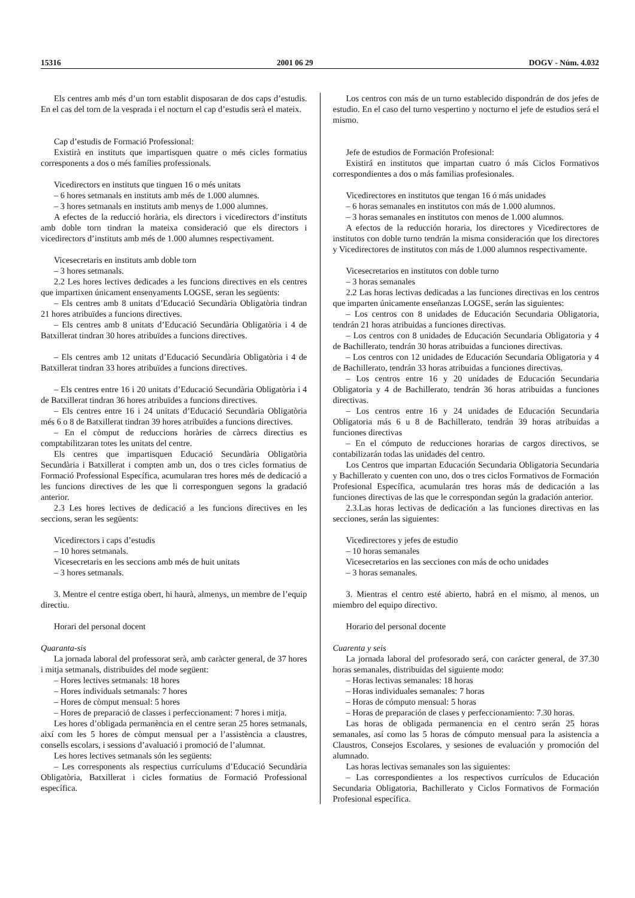15316 2001 06 29 DOGV - Núm. 4.032
Els centres amb més d’un torn establit disposaran de dos caps d’estudis. En el cas del torn de la vesprada i el nocturn el cap d’estudis serà el mateix.
Cap d’estudis de Formació Professional:
Existirà en instituts que impartisquen quatre o més cicles formatius corresponents a dos o més famílies professionals.
Vicedirectors en instituts que tinguen 16 o més unitats
– 6 hores setmanals en instituts amb més de 1.000 alumnes.
– 3 hores setmanals en instituts amb menys de 1.000 alumnes.
A efectes de la reducció horària, els directors i vicedirectors d’instituts amb doble torn tindran la mateixa consideració que els directors i vicedirectors d’instituts amb més de 1.000 alumnes respectivament.
Vicesecretaris en instituts amb doble torn
– 3 hores setmanals.
2.2 Les hores lectives dedicades a les funcions directives en els centres que impartixen únicament ensenyaments LOGSE, seran les següents:
– Els centres amb 8 unitats d’Educació Secundària Obligatòria tindran 21 hores atribuïdes a funcions directives.
– Els centres amb 8 unitats d’Educació Secundària Obligatòria i 4 de Batxillerat tindran 30 hores atribuïdes a funcions directives.
– Els centres amb 12 unitats d’Educació Secundària Obligatòria i 4 de Batxillerat tindran 33 hores atribuïdes a funcions directives.
– Els centres entre 16 i 20 unitats d’Educació Secundària Obligatòria i 4 de Batxillerat tindran 36 hores atribuïdes a funcions directives.
– Els centres entre 16 i 24 unitats d’Educació Secundària Obligatòria més 6 o 8 de Batxillerat tindran 39 hores atribuïdes a funcions directives.
– En el còmput de reduccions horàries de càrrecs directius es comptabilitzaran totes les unitats del centre.
Els centres que impartisquen Educació Secundària Obligatòria Secundària i Batxillerat i compten amb un, dos o tres cicles formatius de Formació Professional Específica, acumularan tres hores més de dedicació a les funcions directives de les que li corresponguen segons la gradació anterior.
2.3 Les hores lectives de dedicació a les funcions directives en les seccions, seran les següents:
Vicedirectors i caps d’estudis
– 10 hores setmanals.
Vicesecretaris en les seccions amb més de huit unitats
– 3 hores setmanals.
3. Mentre el centre estiga obert, hi haurà, almenys, un membre de l’equip directiu.
Horari del personal docent
Quaranta-sis
La jornada laboral del professorat serà, amb caràcter general, de 37 hores i mitja setmanals, distribuïdes del mode següent:
– Hores lectives setmanals: 18 hores
– Hores individuals setmanals: 7 hores
– Hores de còmput mensual: 5 hores
– Hores de preparació de classes i perfeccionament: 7 hores i mitja.
Les hores d’obligada permanència en el centre seran 25 hores setmanals, així com les 5 hores de còmput mensual per a l’assistència a claustres, consells escolars, i sessions d’avaluació i promoció de l’alumnat.
Les hores lectives setmanals són les següents:
– Les corresponents als respectius currículums d’Educació Secundària Obligatòria, Batxillerat i cicles formatius de Formació Professional específica.
Los centros con más de un turno establecido dispondrán de dos jefes de estudio. En el caso del turno vespertino y nocturno el jefe de estudios será el mismo.
Jefe de estudios de Formación Profesional:
Existirá en institutos que impartan cuatro ó más Ciclos Formativos correspondientes a dos o más familias profesionales.
Vicedirectores en institutos que tengan 16 ó más unidades
– 6 horas semanales en institutos con más de 1.000 alumnos.
– 3 horas semanales en institutos con menos de 1.000 alumnos.
A efectos de la reducción horaria, los directores y Vicedirectores de institutos con doble turno tendrán la misma consideración que los directores y Vicedirectores de institutos con más de 1.000 alumnos respectivamente.
Vicesecretarios en institutos con doble turno
– 3 horas semanales
2.2 Las horas lectivas dedicadas a las funciones directivas en los centros que imparten únicamente enseñanzas LOGSE, serán las siguientes:
– Los centros con 8 unidades de Educación Secundaria Obligatoria, tendrán 21 horas atribuidas a funciones directivas.
– Los centros con 8 unidades de Educación Secundaria Obligatoria y 4 de Bachillerato, tendrán 30 horas atribuidas a funciones directivas.
– Los centros con 12 unidades de Educación Secundaria Obligatoria y 4 de Bachillerato, tendrán 33 horas atribuidas a funciones directivas.
– Los centros entre 16 y 20 unidades de Educación Secundaria Obligatoria y 4 de Bachillerato, tendrán 36 horas atribuidas a funciones directivas.
– Los centros entre 16 y 24 unidades de Educación Secundaria Obligatoria más 6 u 8 de Bachillerato, tendrán 39 horas atribuidas a funciones directivas
– En el cómputo de reducciones horarias de cargos directivos, se contabilizarán todas las unidades del centro.
Los Centros que impartan Educación Secundaria Obligatoria Secundaria y Bachillerato y cuenten con uno, dos o tres ciclos Formativos de Formación Profesional Específica, acumularán tres horas más de dedicación a las funciones directivas de las que le correspondan según la gradación anterior.
2.3.Las horas lectivas de dedicación a las funciones directivas en las secciones, serán las siguientes:
Vicedirectores y jefes de estudio
– 10 horas semanales
Vicesecretarios en las secciones con más de ocho unidades
– 3 horas semanales.
3. Mientras el centro esté abierto, habrá en el mismo, al menos, un miembro del equipo directivo.
Horario del personal docente
Cuarenta y seis
La jornada laboral del profesorado será, con carácter general, de 37.30 horas semanales, distribuidas del siguiente modo:
– Horas lectivas semanales: 18 horas
– Horas individuales semanales: 7 horas
– Horas de cómputo mensual: 5 horas
– Horas de preparación de clases y perfeccionamiento: 7.30 horas.
Las horas de obligada permanencia en el centro serán 25 horas semanales, así como las 5 horas de cómputo mensual para la asistencia a Claustros, Consejos Escolares, y sesiones de evaluación y promoción del alumnado.
Las horas lectivas semanales son las siguientes:
– Las correspondientes a los respectivos currículos de Educación Secundaria Obligatoria, Bachillerato y Ciclos Formativos de Formación Profesional específica.